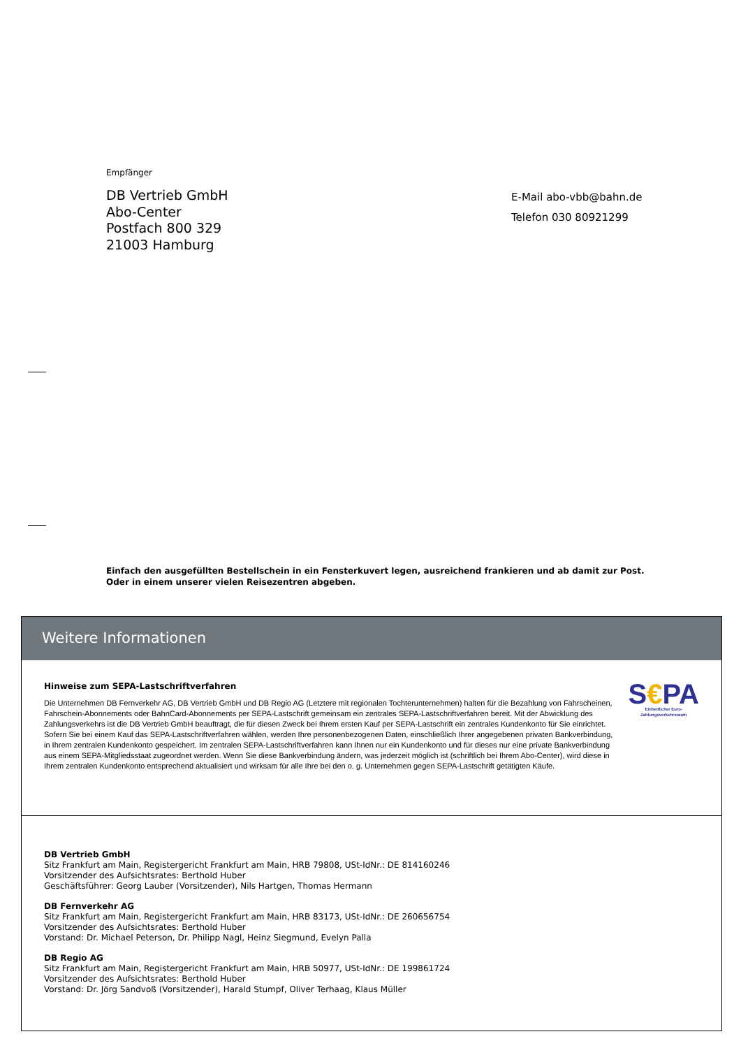Empfänger
DB Vertrieb GmbH
Abo-Center
Postfach 800 329
21003 Hamburg
E-Mail abo-vbb@bahn.de
Telefon 030 80921299
Einfach den ausgefüllten Bestellschein in ein Fensterkuvert legen, ausreichend frankieren und ab damit zur Post.
Oder in einem unserer vielen Reisezentren abgeben.
Weitere Informationen
Hinweise zum SEPA-Lastschriftverfahren
Die Unternehmen DB Fernverkehr AG, DB Vertrieb GmbH und DB Regio AG (Letztere mit regionalen Tochterunternehmen) halten für die Bezahlung von Fahrscheinen, Fahrschein-Abonnements oder BahnCard-Abonnements per SEPA-Lastschrift gemeinsam ein zentrales SEPA-Lastschriftverfahren bereit. Mit der Abwicklung des Zahlungsverkehrs ist die DB Vertrieb GmbH beauftragt, die für diesen Zweck bei Ihrem ersten Kauf per SEPA-Lastschrift ein zentrales Kundenkonto für Sie einrichtet. Sofern Sie bei einem Kauf das SEPA-Lastschriftverfahren wählen, werden Ihre personenbezogenen Daten, einschließlich Ihrer angegebenen privaten Bankverbindung, in Ihrem zentralen Kundenkonto gespeichert. Im zentralen SEPA-Lastschriftverfahren kann Ihnen nur ein Kundenkonto und für dieses nur eine private Bankverbindung aus einem SEPA-Mitgliedsstaat zugeordnet werden. Wenn Sie diese Bankverbindung ändern, was jederzeit möglich ist (schriftlich bei Ihrem Abo-Center), wird diese in Ihrem zentralen Kundenkonto entsprechend aktualisiert und wirksam für alle Ihre bei den o. g. Unternehmen gegen SEPA-Lastschrift getätigten Käufe.
S€PA
Einheitlicher Euro-Zahlungsverkehrsraum
DB Vertrieb GmbH
Sitz Frankfurt am Main, Registergericht Frankfurt am Main, HRB 79808, USt-IdNr.: DE 814160246
Vorsitzender des Aufsichtsrates: Berthold Huber
Geschäftsführer: Georg Lauber (Vorsitzender), Nils Hartgen, Thomas Hermann
DB Fernverkehr AG
Sitz Frankfurt am Main, Registergericht Frankfurt am Main, HRB 83173, USt-IdNr.: DE 260656754
Vorsitzender des Aufsichtsrates: Berthold Huber
Vorstand: Dr. Michael Peterson, Dr. Philipp Nagl, Heinz Siegmund, Evelyn Palla
DB Regio AG
Sitz Frankfurt am Main, Registergericht Frankfurt am Main, HRB 50977, USt-IdNr.: DE 199861724
Vorsitzender des Aufsichtsrates: Berthold Huber
Vorstand: Dr. Jörg Sandvoß (Vorsitzender), Harald Stumpf, Oliver Terhaag, Klaus Müller